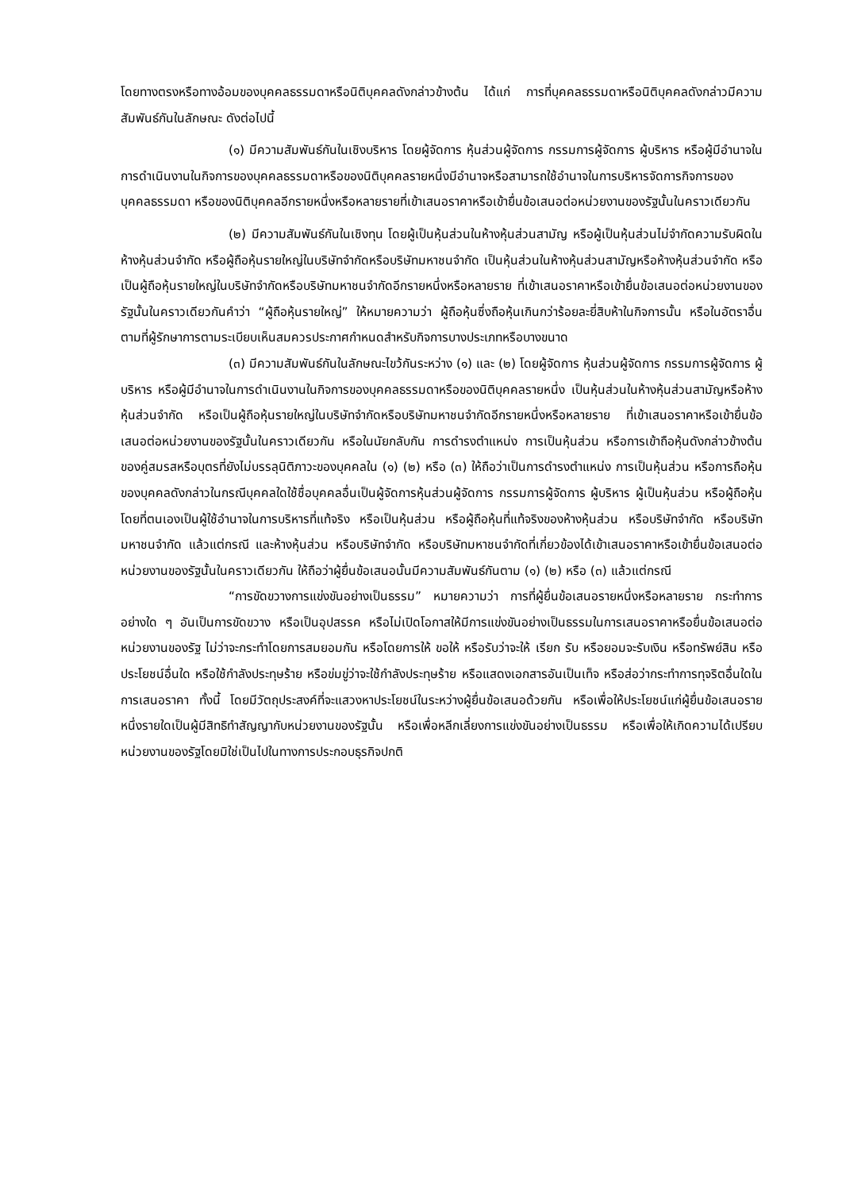โดยทางตรงหรือทางอ้อมของบุคคลธรรมดาหรือนิติบุคคลดังกล่าวข้างต้น ได้แก่ การที่บุคคลธรรมดาหรือนิติบุคคลดังกล่าวมีความสัมพันธ์กันในลักษณะ ดังต่อไปนี้
(๑) มีความสัมพันธ์กันในเชิงบริหาร โดยผู้จัดการ หุ้นส่วนผู้จัดการ กรรมการผู้จัดการ ผู้บริหาร หรือผู้มีอำนาจในการดำเนินงานในกิจการของบุคคลธรรมดาหรือของนิติบุคคลรายหนึ่งมีอำนาจหรือสามารถใช้อำนาจในการบริหารจัดการกิจการของบุคคลธรรมดา หรือของนิติบุคคลอีกรายหนึ่งหรือหลายรายที่เข้าเสนอราคาหรือเข้ายื่นข้อเสนอต่อหน่วยงานของรัฐนั้นในคราวเดียวกัน
(๒) มีความสัมพันธ์กันในเชิงทุน โดยผู้เป็นหุ้นส่วนในห้างหุ้นส่วนสามัญ หรือผู้เป็นหุ้นส่วนไม่จำกัดความรับผิดในห้างหุ้นส่วนจำกัด หรือผู้ถือหุ้นรายใหญ่ในบริษัทจำกัดหรือบริษัทมหาชนจำกัด เป็นหุ้นส่วนในห้างหุ้นส่วนสามัญหรือห้างหุ้นส่วนจำกัด หรือเป็นผู้ถือหุ้นรายใหญ่ในบริษัทจำกัดหรือบริษัทมหาชนจำกัดอีกรายหนึ่งหรือหลายราย ที่เข้าเสนอราคาหรือเข้ายื่นข้อเสนอต่อหน่วยงานของรัฐนั้นในคราวเดียวกันคำว่า “ผู้ถือหุ้นรายใหญ่” ให้หมายความว่า ผู้ถือหุ้นซึ่งถือหุ้นเกินกว่าร้อยละยี่สิบห้าในกิจการนั้น หรือในอัตราอื่นตามที่ผู้รักษาการตามระเบียบเห็นสมควรประกาศกำหนดสำหรับกิจการบางประเภทหรือบางขนาด
(๓) มีความสัมพันธ์กันในลักษณะไขว้กันระหว่าง (๑) และ (๒) โดยผู้จัดการ หุ้นส่วนผู้จัดการ กรรมการผู้จัดการ ผู้บริหาร หรือผู้มีอำนาจในการดำเนินงานในกิจการของบุคคลธรรมดาหรือของนิติบุคคลรายหนึ่ง เป็นหุ้นส่วนในห้างหุ้นส่วนสามัญหรือห้างหุ้นส่วนจำกัด หรือเป็นผู้ถือหุ้นรายใหญ่ในบริษัทจำกัดหรือบริษัทมหาชนจำกัดอีกรายหนึ่งหรือหลายราย ที่เข้าเสนอราคาหรือเข้ายื่นข้อเสนอต่อหน่วยงานของรัฐนั้นในคราวเดียวกัน หรือในนัยกลับกัน การดำรงตำแหน่ง การเป็นหุ้นส่วน หรือการเข้าถือหุ้นดังกล่าวข้างต้นของคู่สมรสหรือบุตรที่ยังไม่บรรลุนิติภาวะของบุคคลใน (๑) (๒) หรือ (๓) ให้ถือว่าเป็นการดำรงตำแหน่ง การเป็นหุ้นส่วน หรือการถือหุ้นของบุคคลดังกล่าวในกรณีบุคคลใดใช้ชื่อบุคคลอื่นเป็นผู้จัดการหุ้นส่วนผู้จัดการ กรรมการผู้จัดการ ผู้บริหาร ผู้เป็นหุ้นส่วน หรือผู้ถือหุ้นโดยที่ตนเองเป็นผู้ใช้อำนาจในการบริหารที่แท้จริง หรือเป็นหุ้นส่วน หรือผู้ถือหุ้นที่แท้จริงของห้างหุ้นส่วน หรือบริษัทจำกัด หรือบริษัทมหาชนจำกัด แล้วแต่กรณี และห้างหุ้นส่วน หรือบริษัทจำกัด หรือบริษัทมหาชนจำกัดที่เกี่ยวข้องได้เข้าเสนอราคาหรือเข้ายื่นข้อเสนอต่อหน่วยงานของรัฐนั้นในคราวเดียวกัน ให้ถือว่าผู้ยื่นข้อเสนอนั้นมีความสัมพันธ์กันตาม (๑) (๒) หรือ (๓) แล้วแต่กรณี
“การขัดขวางการแข่งขันอย่างเป็นธรรม” หมายความว่า การที่ผู้ยื่นข้อเสนอรายหนึ่งหรือหลายราย กระทำการอย่างใด ๆ อันเป็นการขัดขวาง หรือเป็นอุปสรรค หรือไม่เปิดโอกาสให้มีการแข่งขันอย่างเป็นธรรมในการเสนอราคาหรือยื่นข้อเสนอต่อหน่วยงานของรัฐ ไม่ว่าจะกระทำโดยการสมยอมกัน หรือโดยการให้ ขอให้ หรือรับว่าจะให้ เรียก รับ หรือยอมจะรับเงิน หรือทรัพย์สิน หรือประโยชน์อื่นใด หรือใช้กำลังประทุษร้าย หรือข่มขู่ว่าจะใช้กำลังประทุษร้าย หรือแสดงเอกสารอันเป็นเท็จ หรือส่อว่ากระทำการทุจริตอื่นใดในการเสนอราคา ทั้งนี้ โดยมีวัตถุประสงค์ที่จะแสวงหาประโยชน์ในระหว่างผู้ยื่นข้อเสนอด้วยกัน หรือเพื่อให้ประโยชน์แก่ผู้ยื่นข้อเสนอรายหนึ่งรายใดเป็นผู้มีสิทธิทำสัญญากับหน่วยงานของรัฐนั้น หรือเพื่อหลีกเลี่ยงการแข่งขันอย่างเป็นธรรม หรือเพื่อให้เกิดความได้เปรียบหน่วยงานของรัฐโดยมิใช่เป็นไปในทางการประกอบธุรกิจปกติ